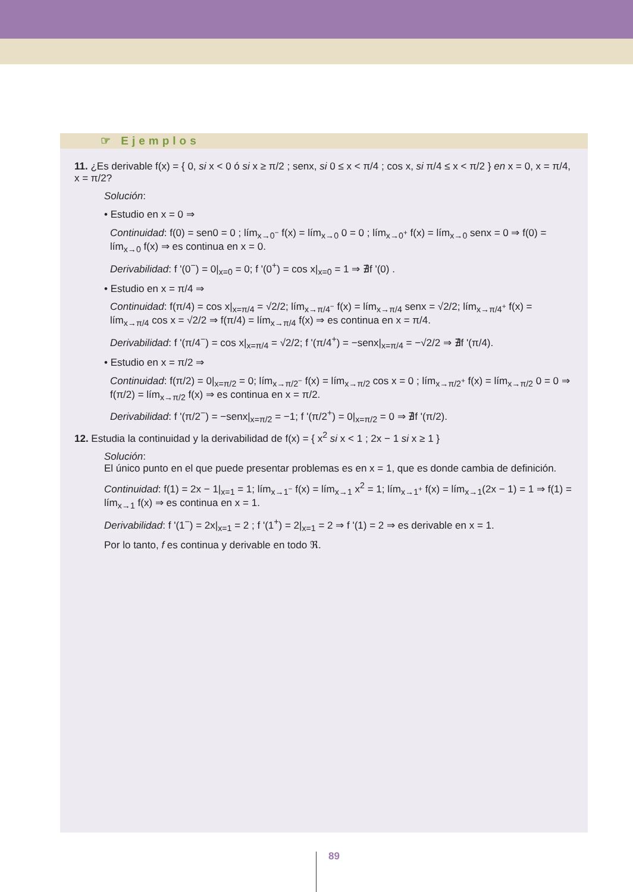☞ Ejemplos
11. ¿Es derivable f(x) = { 0, si x < 0 ó si x ≥ π/2 ; senx, si 0 ≤ x < π/4 ; cos x, si π/4 ≤ x < π/2 } en x = 0, x = π/4, x = π/2?
Solución:
• Estudio en x = 0 ⇒
Continuidad: f(0) = sen0 = 0 ; lím<sub>x→0<sup>−</sup></sub> f(x) = lím<sub>x→0</sub> 0 = 0 ; lím<sub>x→0<sup>+</sup></sub> f(x) = lím<sub>x→0</sub> senx = 0 ⇒ f(0) = lím<sub>x→0</sub> f(x) ⇒ es continua en x = 0.
Derivabilidad: f '(0<sup>−</sup>) = 0|<sub>x=0</sub> = 0; f '(0<sup>+</sup>) = cos x|<sub>x=0</sub> = 1 ⇒ ∄f '(0) .
• Estudio en x = π/4 ⇒
Continuidad: f(π/4) = cos x|<sub>x=π/4</sub> = √2/2; lím<sub>x→π/4<sup>−</sup></sub> f(x) = lím<sub>x→π/4</sub> senx = √2/2; lím<sub>x→π/4<sup>+</sup></sub> f(x) = lím<sub>x→π/4</sub> cos x = √2/2 ⇒ f(π/4) = lím<sub>x→π/4</sub> f(x) ⇒ es continua en x = π/4.
Derivabilidad: f '(π/4<sup>−</sup>) = cos x|<sub>x=π/4</sub> = √2/2; f '(π/4<sup>+</sup>) = −senx|<sub>x=π/4</sub> = −√2/2 ⇒ ∄f '(π/4).
• Estudio en x = π/2 ⇒
Continuidad: f(π/2) = 0|<sub>x=π/2</sub> = 0; lím<sub>x→π/2<sup>−</sup></sub> f(x) = lím<sub>x→π/2</sub> cos x = 0 ; lím<sub>x→π/2<sup>+</sup></sub> f(x) = lím<sub>x→π/2</sub> 0 = 0 ⇒ f(π/2) = lím<sub>x→π/2</sub> f(x) ⇒ es continua en x = π/2.
Derivabilidad: f '(π/2<sup>−</sup>) = −senx|<sub>x=π/2</sub> = −1; f '(π/2<sup>+</sup>) = 0|<sub>x=π/2</sub> = 0 ⇒ ∄f '(π/2).
12. Estudia la continuidad y la derivabilidad de f(x) = { x<sup>2</sup> si x < 1 ; 2x − 1 si x ≥ 1 }
Solución:
El único punto en el que puede presentar problemas es en x = 1, que es donde cambia de definición.
Continuidad: f(1) = 2x − 1|<sub>x=1</sub> = 1; lím<sub>x→1<sup>−</sup></sub> f(x) = lím<sub>x→1</sub> x<sup>2</sup> = 1; lím<sub>x→1<sup>+</sup></sub> f(x) = lím<sub>x→1</sub>(2x − 1) = 1 ⇒ f(1) = lím<sub>x→1</sub> f(x) ⇒ es continua en x = 1.
Derivabilidad: f '(1<sup>−</sup>) = 2x|<sub>x=1</sub> = 2 ; f '(1<sup>+</sup>) = 2|<sub>x=1</sub> = 2 ⇒ f '(1) = 2 ⇒ es derivable en x = 1.
Por lo tanto, f es continua y derivable en todo ℜ.
89